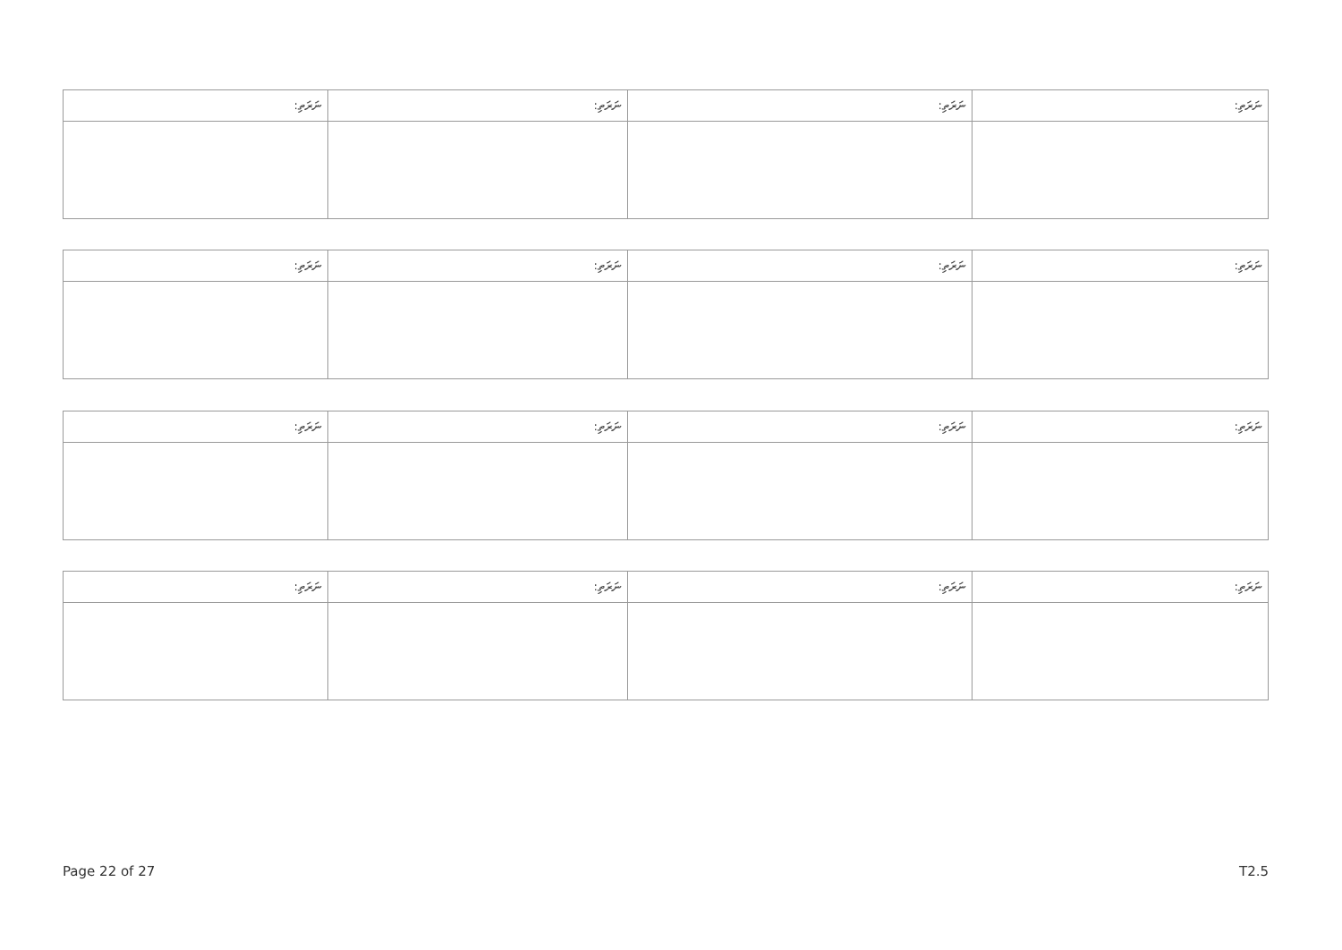| ނަރަތި: | ނަރަތި: | ނަރަތި: | ނަރަތި: |
| --- | --- | --- | --- |
| ނަރަތި: | ނަރަތި: | ނަރަތި: | ނަރަތި: |
| --- | --- | --- | --- |
| ނަރަތި: | ނަރަތި: | ނަރަތި: | ނަރަތި: |
| --- | --- | --- | --- |
| ނަރަތި: | ނަރަތި: | ނަރަތި: | ނަރަތި: |
| --- | --- | --- | --- |
Page 22 of 27 T2.5